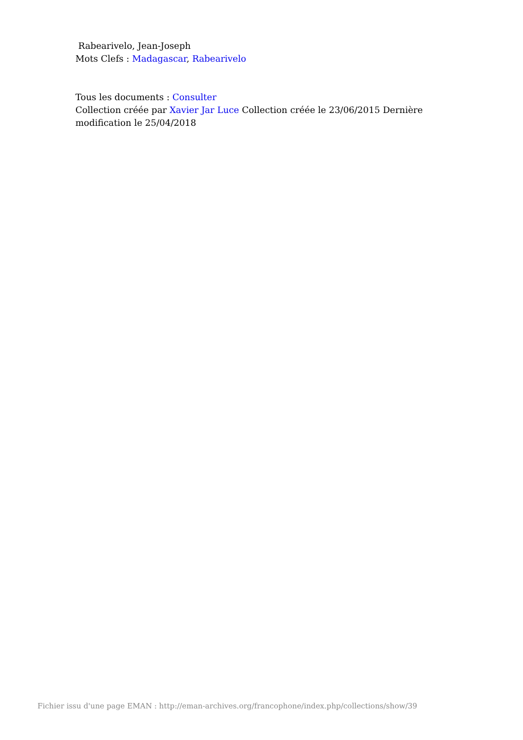Rabearivelo, Jean-Joseph
Mots Clefs : Madagascar, Rabearivelo
Tous les documents : Consulter
Collection créée par Xavier Jar Luce Collection créée le 23/06/2015 Dernière modification le 25/04/2018
Fichier issu d'une page EMAN : http://eman-archives.org/francophone/index.php/collections/show/39